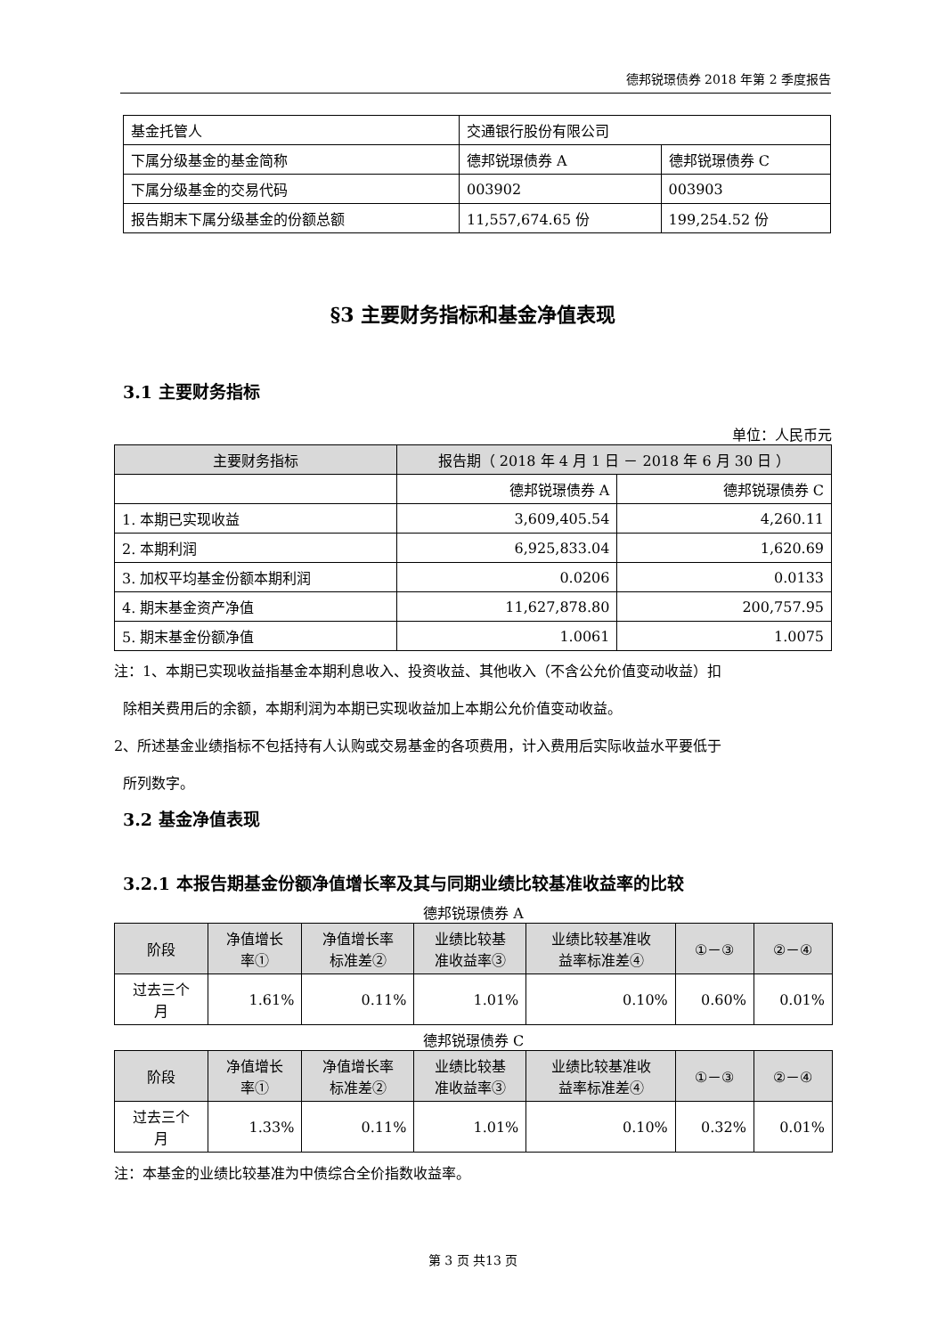德邦锐璟债券 2018 年第 2 季度报告
| 基金托管人 | 交通银行股份有限公司 | |
| 下属分级基金的基金简称 | 德邦锐璟债券 A | 德邦锐璟债券 C |
| 下属分级基金的交易代码 | 003902 | 003903 |
| 报告期末下属分级基金的份额总额 | 11,557,674.65 份 | 199,254.52 份 |
§3 主要财务指标和基金净值表现
3.1 主要财务指标
单位：人民币元
| 主要财务指标 | 报告期（ 2018 年 4 月 1 日 － 2018 年 6 月 30 日 ） | |
| --- | --- | --- |
| | 德邦锐璟债券 A | 德邦锐璟债券 C |
| 1. 本期已实现收益 | 3,609,405.54 | 4,260.11 |
| 2. 本期利润 | 6,925,833.04 | 1,620.69 |
| 3. 加权平均基金份额本期利润 | 0.0206 | 0.0133 |
| 4. 期末基金资产净值 | 11,627,878.80 | 200,757.95 |
| 5. 期末基金份额净值 | 1.0061 | 1.0075 |
注：1、本期已实现收益指基金本期利息收入、投资收益、其他收入（不含公允价值变动收益）扣
除相关费用后的余额，本期利润为本期已实现收益加上本期公允价值变动收益。
2、所述基金业绩指标不包括持有人认购或交易基金的各项费用，计入费用后实际收益水平要低于
所列数字。
3.2 基金净值表现
3.2.1 本报告期基金份额净值增长率及其与同期业绩比较基准收益率的比较
德邦锐璟债券 A
| 阶段 | 净值增长 率① | 净值增长率 标准差② | 业绩比较基 准收益率③ | 业绩比较基准收 益率标准差④ | ①－③ | ②－④ |
| --- | --- | --- | --- | --- | --- | --- |
| 过去三个 月 | 1.61% | 0.11% | 1.01% | 0.10% | 0.60% | 0.01% |
德邦锐璟债券 C
| 阶段 | 净值增长 率① | 净值增长率 标准差② | 业绩比较基 准收益率③ | 业绩比较基准收 益率标准差④ | ①－③ | ②－④ |
| --- | --- | --- | --- | --- | --- | --- |
| 过去三个 月 | 1.33% | 0.11% | 1.01% | 0.10% | 0.32% | 0.01% |
注：本基金的业绩比较基准为中债综合全价指数收益率。
第 3 页 共13 页